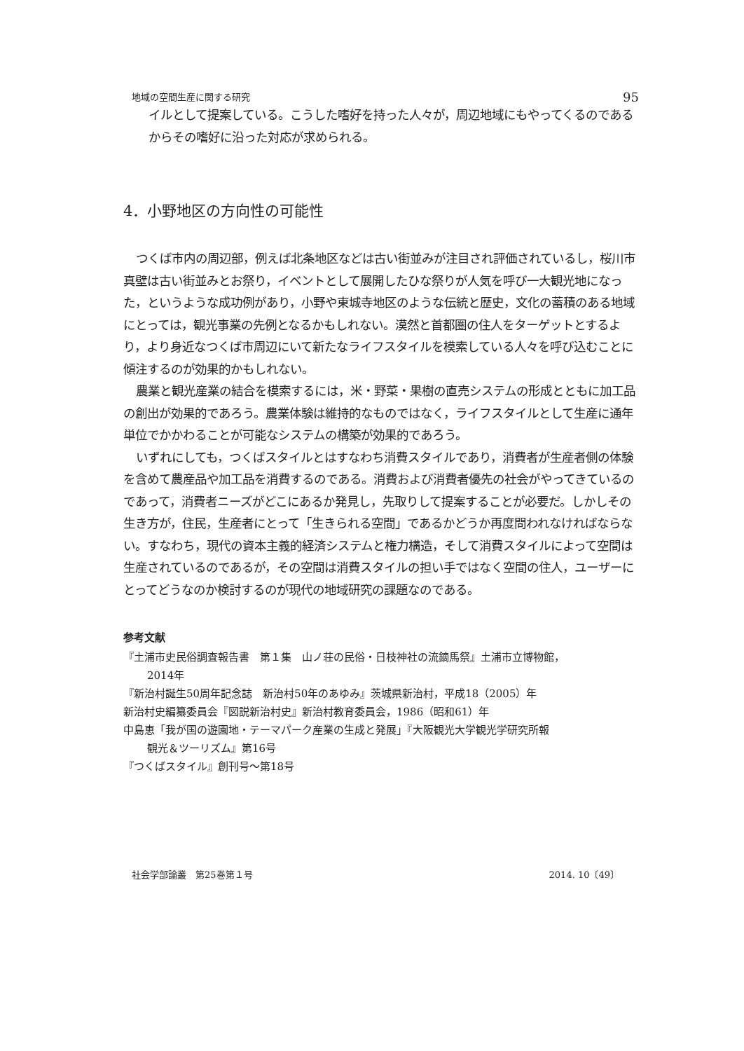地域の空間生産に関する研究 95
イルとして提案している。こうした嗜好を持った人々が，周辺地域にもやってくるのであるからその嗜好に沿った対応が求められる。
4．小野地区の方向性の可能性
つくば市内の周辺部，例えば北条地区などは古い街並みが注目され評価されているし，桜川市真壁は古い街並みとお祭り，イベントとして展開したひな祭りが人気を呼び一大観光地になった，というような成功例があり，小野や東城寺地区のような伝統と歴史，文化の蓄積のある地域にとっては，観光事業の先例となるかもしれない。漠然と首都圏の住人をターゲットとするより，より身近なつくば市周辺にいて新たなライフスタイルを模索している人々を呼び込むことに傾注するのが効果的かもしれない。
農業と観光産業の結合を模索するには，米・野菜・果樹の直売システムの形成とともに加工品の創出が効果的であろう。農業体験は維持的なものではなく，ライフスタイルとして生産に通年単位でかかわることが可能なシステムの構築が効果的であろう。
いずれにしても，つくばスタイルとはすなわち消費スタイルであり，消費者が生産者側の体験を含めて農産品や加工品を消費するのである。消費および消費者優先の社会がやってきているのであって，消費者ニーズがどこにあるか発見し，先取りして提案することが必要だ。しかしその生き方が，住民，生産者にとって「生きられる空間」であるかどうか再度問われなければならない。すなわち，現代の資本主義的経済システムと権力構造，そして消費スタイルによって空間は生産されているのであるが，その空間は消費スタイルの担い手ではなく空間の住人，ユーザーにとってどうなのか検討するのが現代の地域研究の課題なのである。
参考文献
『土浦市史民俗調査報告書　第１集　山ノ荘の民俗・日枝神社の流鏑馬祭』土浦市立博物館，
2014年
『新治村誕生50周年記念誌　新治村50年のあゆみ』茨城県新治村，平成18（2005）年
新治村史編纂委員会『図説新治村史』新治村教育委員会，1986（昭和61）年
中島恵「我が国の遊園地・テーマパーク産業の生成と発展」『大阪観光大学観光学研究所報
観光＆ツーリズム』第16号
『つくばスタイル』創刊号～第18号
社会学部論叢　第25巻第１号 2014. 10〔49〕